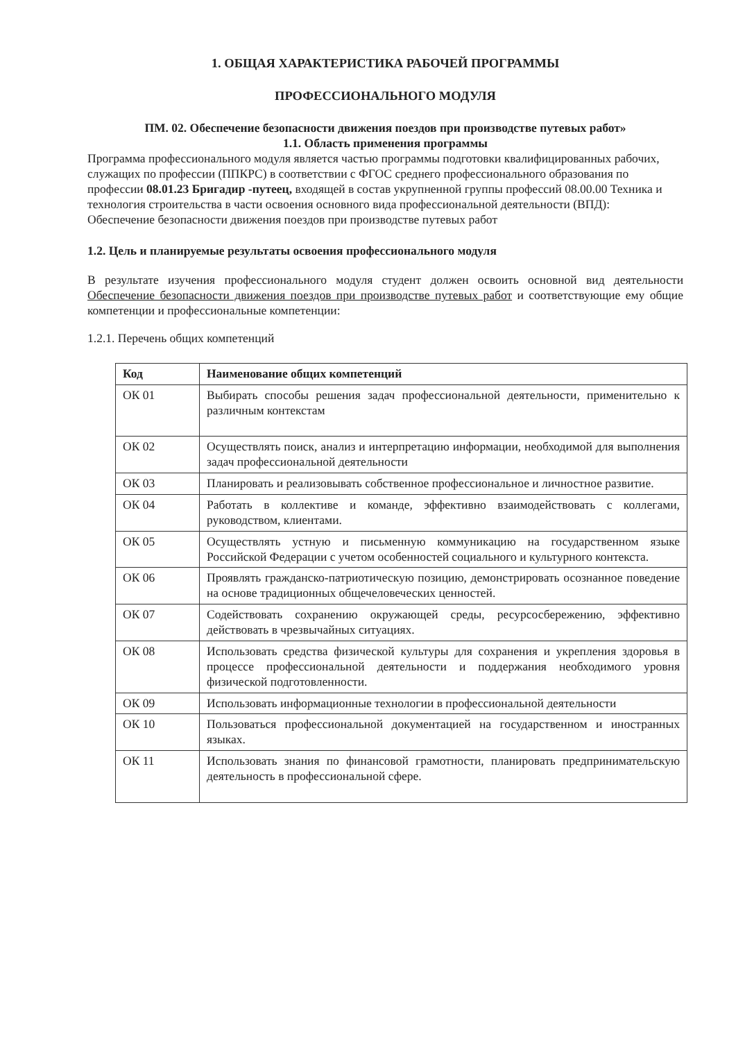1. ОБЩАЯ ХАРАКТЕРИСТИКА РАБОЧЕЙ ПРОГРАММЫ
ПРОФЕССИОНАЛЬНОГО МОДУЛЯ
ПМ. 02. Обеспечение безопасности движения поездов при производстве путевых работ»
1.1. Область применения программы
Программа профессионального модуля является частью программы подготовки квалифицированных рабочих, служащих по профессии (ППКРС) в соответствии с ФГОС среднего профессионального образования по профессии 08.01.23 Бригадир -путеец, входящей в состав укрупненной группы профессий 08.00.00 Техника и технология строительства в части освоения основного вида профессиональной деятельности (ВПД):
Обеспечение безопасности движения поездов при производстве путевых работ
1.2. Цель и планируемые результаты освоения профессионального модуля
В результате изучения профессионального модуля студент должен освоить основной вид деятельности Обеспечение безопасности движения поездов при производстве путевых работ и соответствующие ему общие компетенции и профессиональные компетенции:
1.2.1. Перечень общих компетенций
| Код | Наименование общих компетенций |
| --- | --- |
| ОК 01 | Выбирать способы решения задач профессиональной деятельности, применительно к различным контекстам |
| ОК 02 | Осуществлять поиск, анализ и интерпретацию информации, необходимой для выполнения задач профессиональной деятельности |
| ОК 03 | Планировать и реализовывать собственное профессиональное и личностное развитие. |
| ОК 04 | Работать в коллективе и команде, эффективно взаимодействовать с коллегами, руководством, клиентами. |
| ОК 05 | Осуществлять устную и письменную коммуникацию на государственном языке Российской Федерации с учетом особенностей социального и культурного контекста. |
| ОК 06 | Проявлять гражданско-патриотическую позицию, демонстрировать осознанное поведение на основе традиционных общечеловеческих ценностей. |
| ОК 07 | Содействовать сохранению окружающей среды, ресурсосбережению, эффективно действовать в чрезвычайных ситуациях. |
| ОК 08 | Использовать средства физической культуры для сохранения и укрепления здоровья в процессе профессиональной деятельности и поддержания необходимого уровня физической подготовленности. |
| ОК 09 | Использовать информационные технологии в профессиональной деятельности |
| ОК 10 | Пользоваться профессиональной документацией на государственном и иностранных языках. |
| ОК 11 | Использовать знания по финансовой грамотности, планировать предпринимательскую деятельность в профессиональной сфере. |